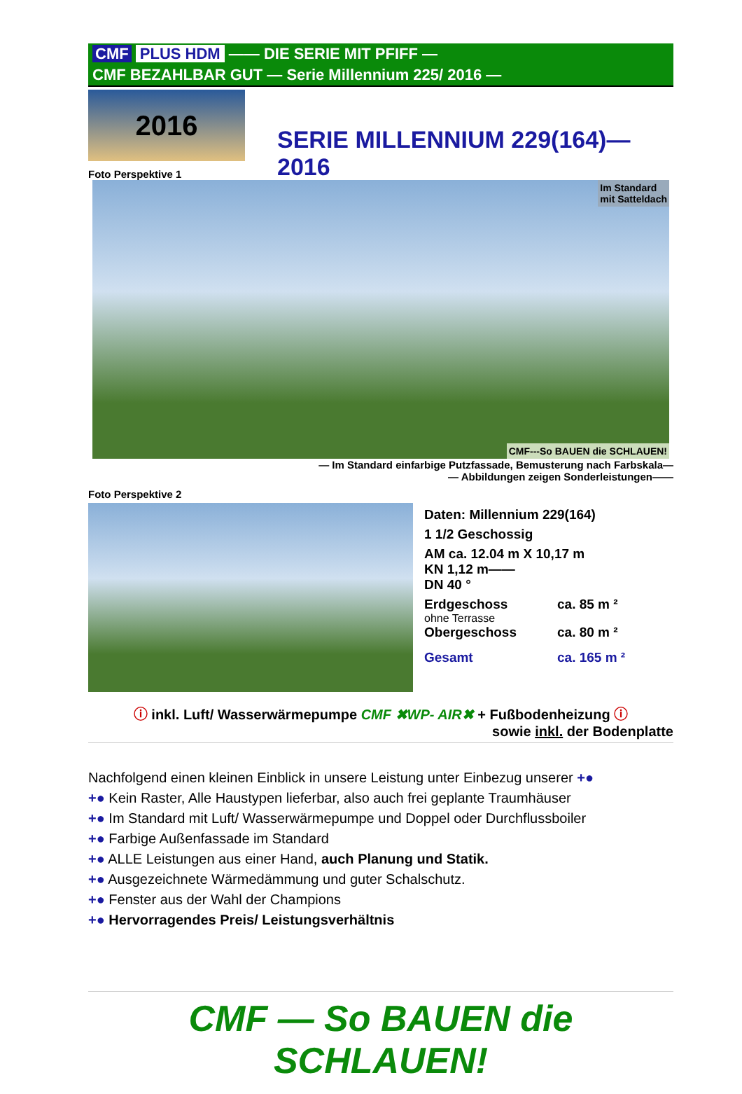CMF PLUS HDM —— DIE SERIE MIT PFIFF —
CMF BEZAHLBAR GUT — Serie Millennium 225/ 2016 —
2016
SERIE MILLENNIUM 229(164)—2016
Foto Perspektive 1
Im Standard
mit Satteldach
CMF---So BAUEN die SCHLAUEN!
— Im Standard einfarbige Putzfassade, Bemusterung nach Farbskala—
— Abbildungen zeigen Sonderleistungen——
Foto Perspektive 2
Daten: Millennium 229(164)
1 1/2 Geschossig
AM ca. 12.04 m X 10,17 m
KN 1,12 m——
DN 40 °
Erdgeschoss ca. 85 m ²
ohne Terrasse
Obergeschoss ca. 80 m ²
Gesamt ca. 165 m ²
ⓘ inkl. Luft/ Wasserwärmepumpe CMF ✖WP- AIR✖ + Fußbodenheizung ⓘ
sowie inkl. der Bodenplatte
Nachfolgend einen kleinen Einblick in unsere Leistung unter Einbezug unserer +●
+● Kein Raster, Alle Haustypen lieferbar, also auch frei geplante Traumhäuser
+● Im Standard mit Luft/ Wasserwärmepumpe und Doppel oder Durchflussboiler
+● Farbige Außenfassade im Standard
+● ALLE Leistungen aus einer Hand, auch Planung und Statik.
+● Ausgezeichnete Wärmedämmung und guter Schalschutz.
+● Fenster aus der Wahl der Champions
+● Hervorragendes Preis/ Leistungsverhältnis
CMF — So BAUEN die SCHLAUEN!